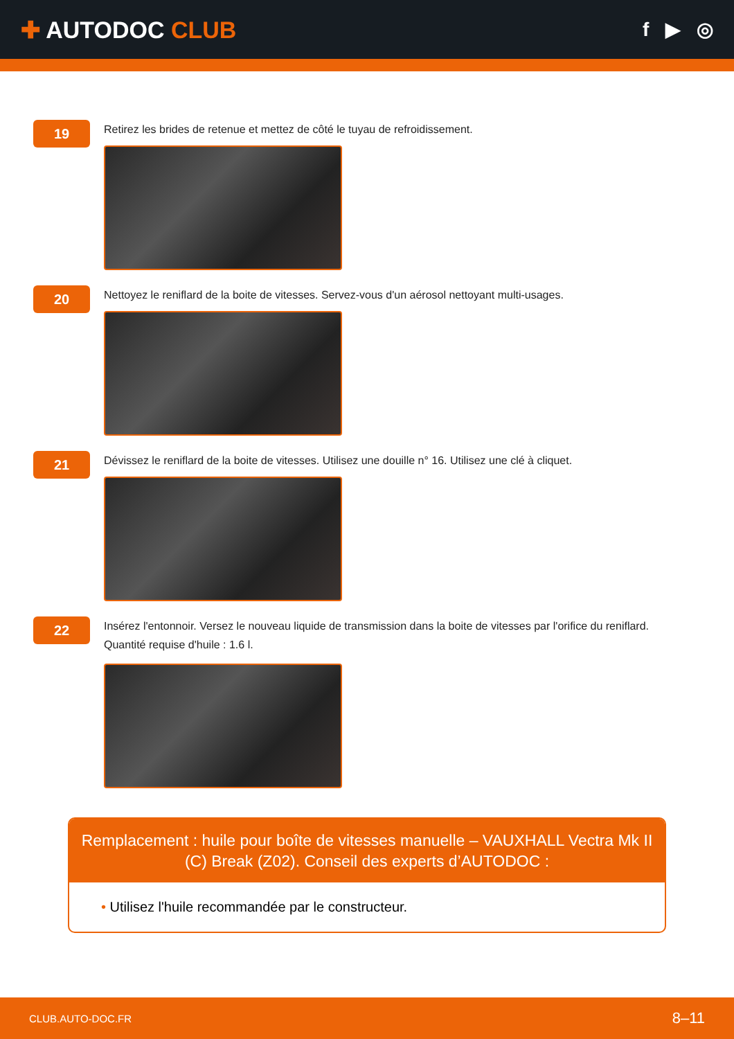✚ AUTODOC CLUB
f ▶ ◎
19
Retirez les brides de retenue et mettez de côté le tuyau de refroidissement.
20
Nettoyez le reniflard de la boite de vitesses. Servez-vous d'un aérosol nettoyant multi-usages.
21
Dévissez le reniflard de la boite de vitesses. Utilisez une douille n° 16. Utilisez une clé à cliquet.
22
Insérez l'entonnoir. Versez le nouveau liquide de transmission dans la boite de vitesses par l'orifice du reniflard.
Quantité requise d'huile : 1.6 l.
Remplacement : huile pour boîte de vitesses manuelle – VAUXHALL Vectra Mk II (C) Break (Z02). Conseil des experts d’AUTODOC :
• Utilisez l'huile recommandée par le constructeur.
CLUB.AUTO-DOC.FR 8–11